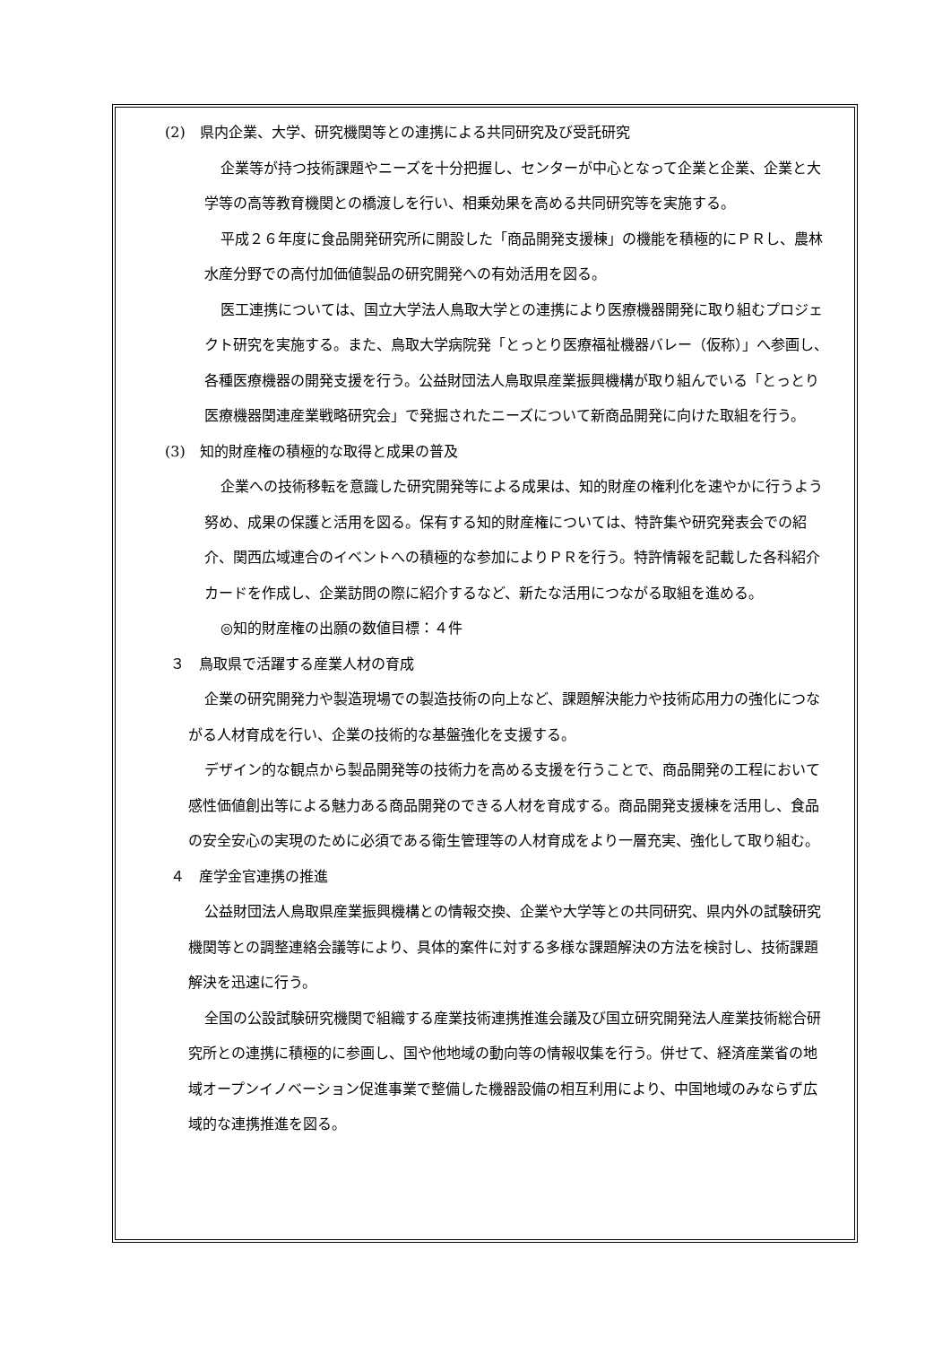(2)　県内企業、大学、研究機関等との連携による共同研究及び受託研究
企業等が持つ技術課題やニーズを十分把握し、センターが中心となって企業と企業、企業と大学等の高等教育機関との橋渡しを行い、相乗効果を高める共同研究等を実施する。
平成２６年度に食品開発研究所に開設した「商品開発支援棟」の機能を積極的にＰＲし、農林水産分野での高付加価値製品の研究開発への有効活用を図る。
医工連携については、国立大学法人鳥取大学との連携により医療機器開発に取り組むプロジェクト研究を実施する。また、鳥取大学病院発「とっとり医療福祉機器バレー（仮称）」へ参画し、各種医療機器の開発支援を行う。公益財団法人鳥取県産業振興機構が取り組んでいる「とっとり医療機器関連産業戦略研究会」で発掘されたニーズについて新商品開発に向けた取組を行う。
(3)　知的財産権の積極的な取得と成果の普及
企業への技術移転を意識した研究開発等による成果は、知的財産の権利化を速やかに行うよう努め、成果の保護と活用を図る。保有する知的財産権については、特許集や研究発表会での紹介、関西広域連合のイベントへの積極的な参加によりＰＲを行う。特許情報を記載した各科紹介カードを作成し、企業訪問の際に紹介するなど、新たな活用につながる取組を進める。
◎知的財産権の出願の数値目標：４件
３　鳥取県で活躍する産業人材の育成
企業の研究開発力や製造現場での製造技術の向上など、課題解決能力や技術応用力の強化につながる人材育成を行い、企業の技術的な基盤強化を支援する。
デザイン的な観点から製品開発等の技術力を高める支援を行うことで、商品開発の工程において感性価値創出等による魅力ある商品開発のできる人材を育成する。商品開発支援棟を活用し、食品の安全安心の実現のために必須である衛生管理等の人材育成をより一層充実、強化して取り組む。
４　産学金官連携の推進
公益財団法人鳥取県産業振興機構との情報交換、企業や大学等との共同研究、県内外の試験研究機関等との調整連絡会議等により、具体的案件に対する多様な課題解決の方法を検討し、技術課題解決を迅速に行う。
全国の公設試験研究機関で組織する産業技術連携推進会議及び国立研究開発法人産業技術総合研究所との連携に積極的に参画し、国や他地域の動向等の情報収集を行う。併せて、経済産業省の地域オープンイノベーション促進事業で整備した機器設備の相互利用により、中国地域のみならず広域的な連携推進を図る。